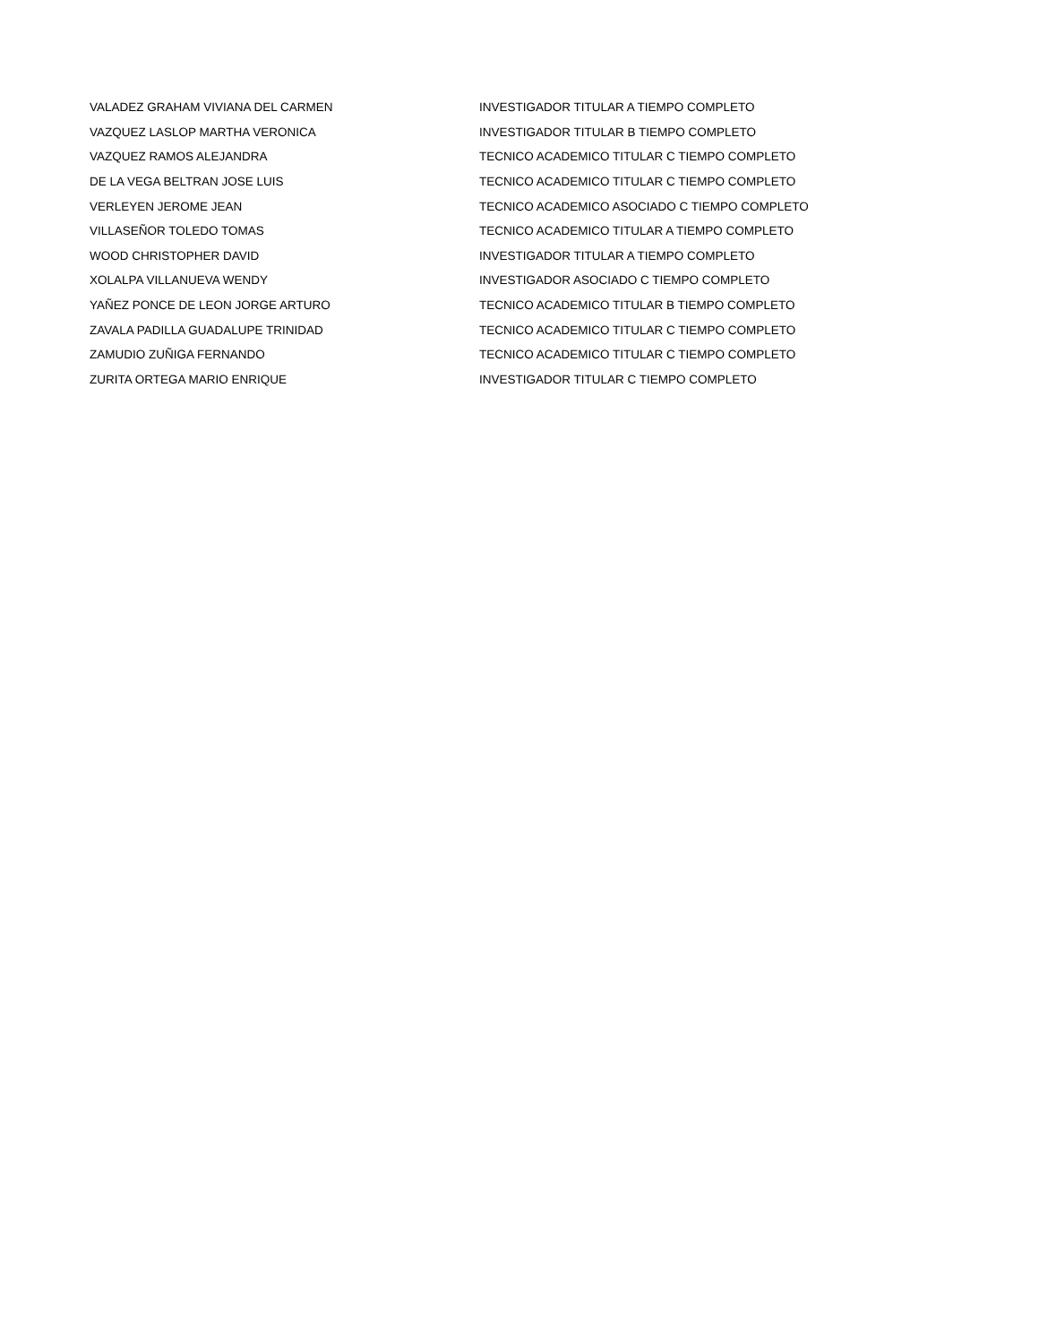| VALADEZ GRAHAM VIVIANA DEL CARMEN | INVESTIGADOR TITULAR A TIEMPO COMPLETO |
| VAZQUEZ LASLOP MARTHA VERONICA | INVESTIGADOR TITULAR B TIEMPO COMPLETO |
| VAZQUEZ RAMOS ALEJANDRA | TECNICO ACADEMICO TITULAR C TIEMPO COMPLETO |
| DE LA VEGA BELTRAN JOSE LUIS | TECNICO ACADEMICO TITULAR C TIEMPO COMPLETO |
| VERLEYEN JEROME JEAN | TECNICO ACADEMICO ASOCIADO C TIEMPO COMPLETO |
| VILLASEÑOR TOLEDO TOMAS | TECNICO ACADEMICO TITULAR A TIEMPO COMPLETO |
| WOOD CHRISTOPHER DAVID | INVESTIGADOR TITULAR A TIEMPO COMPLETO |
| XOLALPA VILLANUEVA WENDY | INVESTIGADOR ASOCIADO C TIEMPO COMPLETO |
| YAÑEZ PONCE DE LEON JORGE ARTURO | TECNICO ACADEMICO TITULAR B TIEMPO COMPLETO |
| ZAVALA PADILLA GUADALUPE TRINIDAD | TECNICO ACADEMICO TITULAR C TIEMPO COMPLETO |
| ZAMUDIO ZUÑIGA FERNANDO | TECNICO ACADEMICO TITULAR C TIEMPO COMPLETO |
| ZURITA ORTEGA MARIO ENRIQUE | INVESTIGADOR TITULAR C TIEMPO COMPLETO |